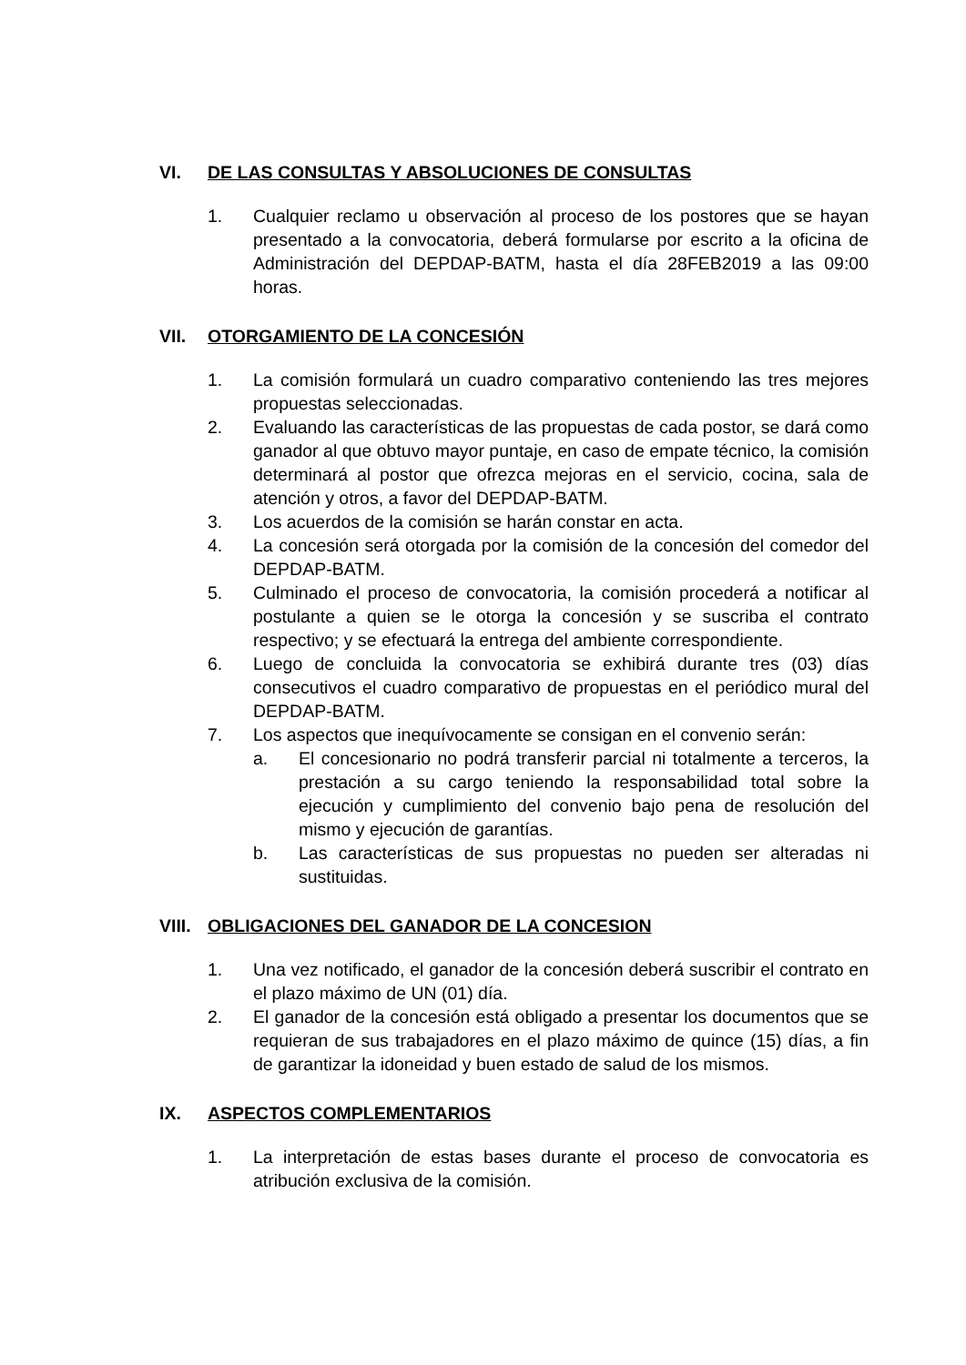VI. DE LAS CONSULTAS Y ABSOLUCIONES DE CONSULTAS
1. Cualquier reclamo u observación al proceso de los postores que se hayan presentado a la convocatoria, deberá formularse por escrito a la oficina de Administración del DEPDAP-BATM, hasta el día 28FEB2019 a las 09:00 horas.
VII. OTORGAMIENTO DE LA CONCESIÓN
1. La comisión formulará un cuadro comparativo conteniendo las tres mejores propuestas seleccionadas.
2. Evaluando las características de las propuestas de cada postor, se dará como ganador al que obtuvo mayor puntaje, en caso de empate técnico, la comisión determinará al postor que ofrezca mejoras en el servicio, cocina, sala de atención y otros, a favor del DEPDAP-BATM.
3. Los acuerdos de la comisión se harán constar en acta.
4. La concesión será otorgada por la comisión de la concesión del comedor del DEPDAP-BATM.
5. Culminado el proceso de convocatoria, la comisión procederá a notificar al postulante a quien se le otorga la concesión y se suscriba el contrato respectivo; y se efectuará la entrega del ambiente correspondiente.
6. Luego de concluida la convocatoria se exhibirá durante tres (03) días consecutivos el cuadro comparativo de propuestas en el periódico mural del DEPDAP-BATM.
7. Los aspectos que inequívocamente se consigan en el convenio serán:
a. El concesionario no podrá transferir parcial ni totalmente a terceros, la prestación a su cargo teniendo la responsabilidad total sobre la ejecución y cumplimiento del convenio bajo pena de resolución del mismo y ejecución de garantías.
b. Las características de sus propuestas no pueden ser alteradas ni sustituidas.
VIII. OBLIGACIONES DEL GANADOR DE LA CONCESION
1. Una vez notificado, el ganador de la concesión deberá suscribir el contrato en el plazo máximo de UN (01) día.
2. El ganador de la concesión está obligado a presentar los documentos que se requieran de sus trabajadores en el plazo máximo de quince (15) días, a fin de garantizar la idoneidad y buen estado de salud de los mismos.
IX. ASPECTOS COMPLEMENTARIOS
1. La interpretación de estas bases durante el proceso de convocatoria es atribución exclusiva de la comisión.